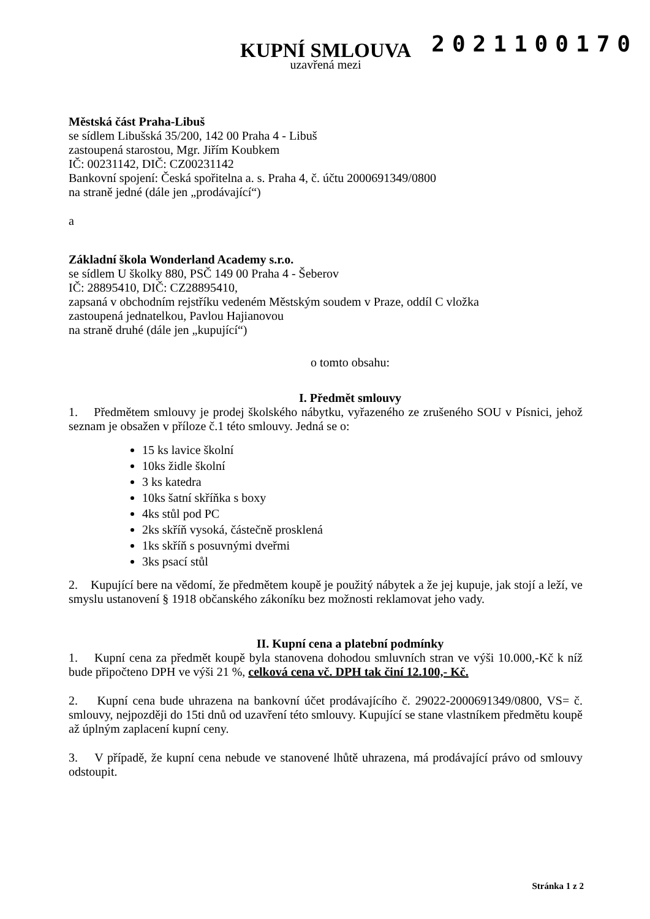2021100170
KUPNÍ SMLOUVA
uzavřená mezi
Městská část Praha-Libuš
se sídlem Libušská 35/200, 142 00 Praha 4 - Libuš
zastoupená starostou, Mgr. Jiřím Koubkem
IČ: 00231142, DIČ: CZ00231142
Bankovní spojení: Česká spořitelna a. s. Praha 4, č. účtu 2000691349/0800
na straně jedné (dále jen „prodávající“)
a
Základní škola Wonderland Academy s.r.o.
se sídlem U školky 880, PSČ 149 00 Praha 4 - Šeberov
IČ: 28895410, DIČ: CZ28895410,
zapsaná v obchodním rejstříku vedeném Městským soudem v Praze, oddíl C vložka
zastoupená jednatelkou, Pavlou Hajianovou
na straně druhé (dále jen „kupující“)
o tomto obsahu:
I. Předmět smlouvy
1. Předmětem smlouvy je prodej školského nábytku, vyřazeného ze zrušeného SOU v Písnici, jehož seznam je obsažen v příloze č.1 této smlouvy. Jedná se o:
15 ks lavice školní
10ks židle školní
3 ks katedra
10ks šatní skříňka s boxy
4ks stůl pod PC
2ks skříň vysoká, částečně prosklená
1ks skříň s posuvnými dveřmi
3ks psací stůl
2. Kupující bere na vědomí, že předmětem koupě je použitý nábytek a že jej kupuje, jak stojí a leží, ve smyslu ustanovení § 1918 občanského zákoníku bez možnosti reklamovat jeho vady.
II. Kupní cena a platební podmínky
1. Kupní cena za předmět koupě byla stanovena dohodou smluvních stran ve výši 10.000,-Kč k níž bude připočteno DPH ve výši 21 %, celková cena vč. DPH tak činí 12.100,- Kč.
2. Kupní cena bude uhrazena na bankovní účet prodávajícího č. 29022-2000691349/0800, VS= č. smlouvy, nejpozději do 15ti dnů od uzavření této smlouvy. Kupující se stane vlastníkem předmětu koupě až úplným zaplacení kupní ceny.
3. V případě, že kupní cena nebude ve stanovené lhůtě uhrazena, má prodávající právo od smlouvy odstoupit.
Stránka 1 z 2